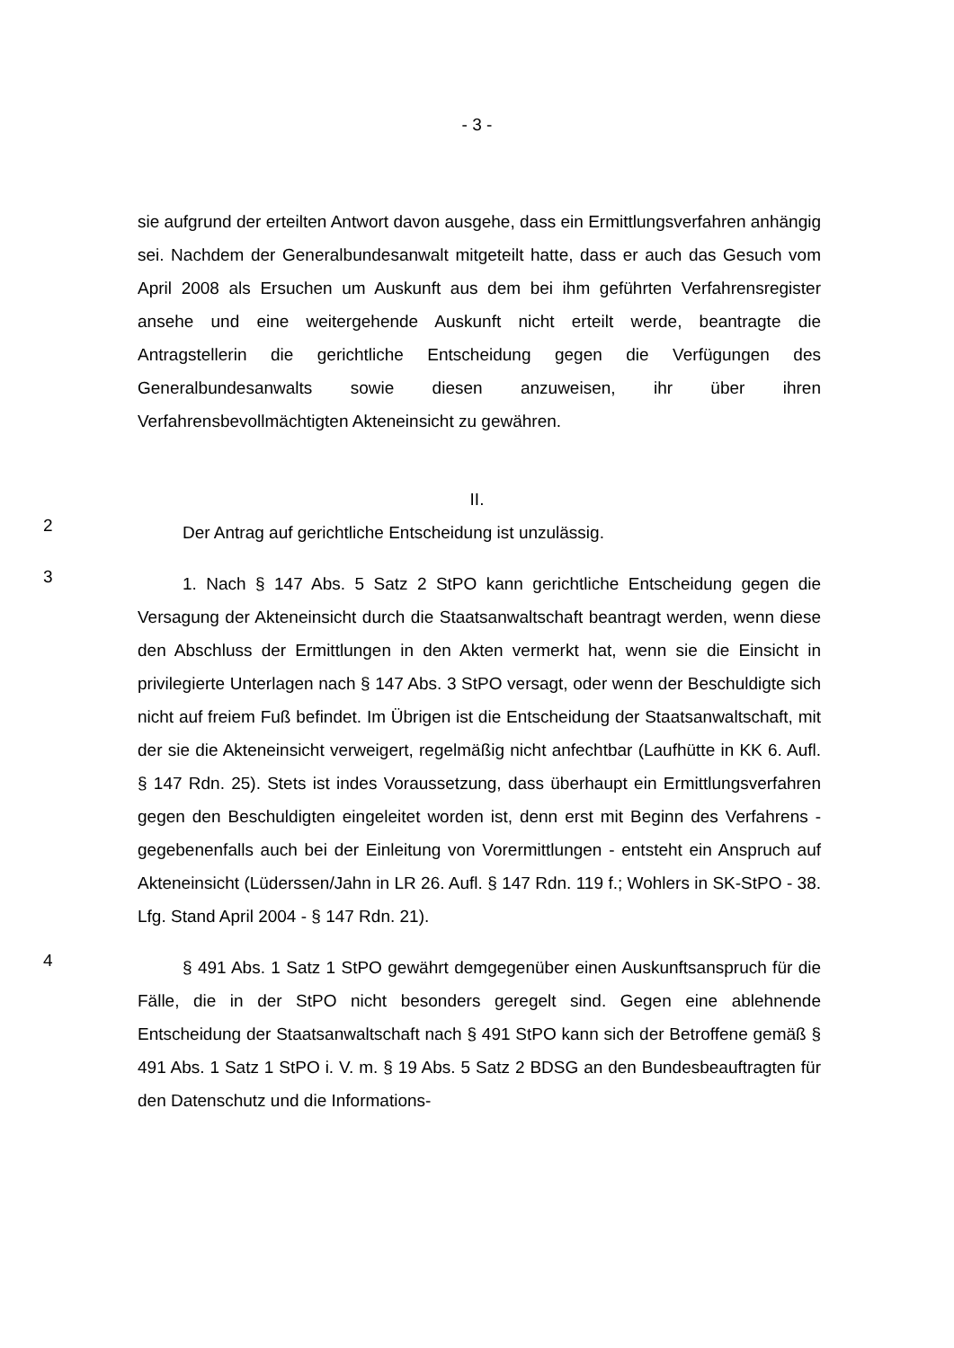- 3 -
sie aufgrund der erteilten Antwort davon ausgehe, dass ein Ermittlungsverfahren anhängig sei. Nachdem der Generalbundesanwalt mitgeteilt hatte, dass er auch das Gesuch vom April 2008 als Ersuchen um Auskunft aus dem bei ihm geführten Verfahrensregister ansehe und eine weitergehende Auskunft nicht erteilt werde, beantragte die Antragstellerin die gerichtliche Entscheidung gegen die Verfügungen des Generalbundesanwalts sowie diesen anzuweisen, ihr über ihren Verfahrensbevollmächtigten Akteneinsicht zu gewähren.
II.
2
Der Antrag auf gerichtliche Entscheidung ist unzulässig.
3
1. Nach § 147 Abs. 5 Satz 2 StPO kann gerichtliche Entscheidung gegen die Versagung der Akteneinsicht durch die Staatsanwaltschaft beantragt werden, wenn diese den Abschluss der Ermittlungen in den Akten vermerkt hat, wenn sie die Einsicht in privilegierte Unterlagen nach § 147 Abs. 3 StPO versagt, oder wenn der Beschuldigte sich nicht auf freiem Fuß befindet. Im Übrigen ist die Entscheidung der Staatsanwaltschaft, mit der sie die Akteneinsicht verweigert, regelmäßig nicht anfechtbar (Laufhütte in KK 6. Aufl. § 147 Rdn. 25). Stets ist indes Voraussetzung, dass überhaupt ein Ermittlungsverfahren gegen den Beschuldigten eingeleitet worden ist, denn erst mit Beginn des Verfahrens - gegebenenfalls auch bei der Einleitung von Vorermittlungen - entsteht ein Anspruch auf Akteneinsicht (Lüderssen/Jahn in LR 26. Aufl. § 147 Rdn. 119 f.; Wohlers in SK-StPO - 38. Lfg. Stand April 2004 - § 147 Rdn. 21).
4
§ 491 Abs. 1 Satz 1 StPO gewährt demgegenüber einen Auskunftsanspruch für die Fälle, die in der StPO nicht besonders geregelt sind. Gegen eine ablehnende Entscheidung der Staatsanwaltschaft nach § 491 StPO kann sich der Betroffene gemäß § 491 Abs. 1 Satz 1 StPO i. V. m. § 19 Abs. 5 Satz 2 BDSG an den Bundesbeauftragten für den Datenschutz und die Informations-